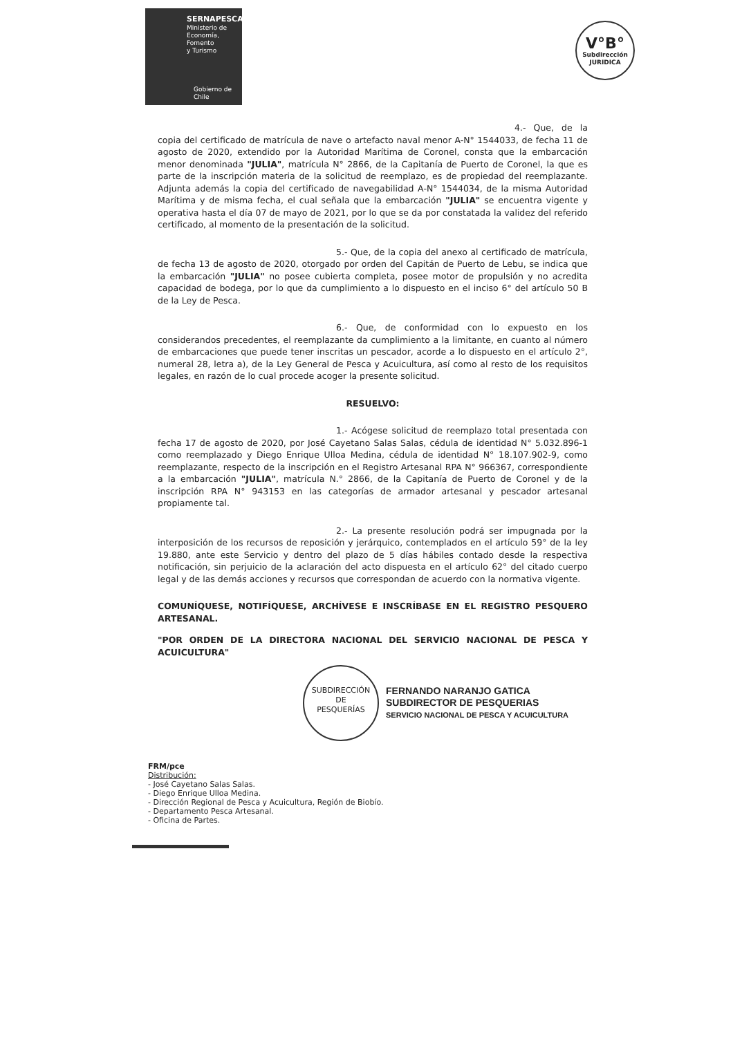SERNAPESCA
Ministerio de
Economía, Fomento
y Turismo
Gobierno de Chile
V°B°
Subdirección
JURIDICA
4.- Que, de la copia del certificado de matrícula de nave o artefacto naval menor A-N° 1544033, de fecha 11 de agosto de 2020, extendido por la Autoridad Marítima de Coronel, consta que la embarcación menor denominada "JULIA", matrícula N° 2866, de la Capitanía de Puerto de Coronel, la que es parte de la inscripción materia de la solicitud de reemplazo, es de propiedad del reemplazante. Adjunta además la copia del certificado de navegabilidad A-N° 1544034, de la misma Autoridad Marítima y de misma fecha, el cual señala que la embarcación "JULIA" se encuentra vigente y operativa hasta el día 07 de mayo de 2021, por lo que se da por constatada la validez del referido certificado, al momento de la presentación de la solicitud.
5.- Que, de la copia del anexo al certificado de matrícula, de fecha 13 de agosto de 2020, otorgado por orden del Capitán de Puerto de Lebu, se indica que la embarcación "JULIA" no posee cubierta completa, posee motor de propulsión y no acredita capacidad de bodega, por lo que da cumplimiento a lo dispuesto en el inciso 6° del artículo 50 B de la Ley de Pesca.
6.- Que, de conformidad con lo expuesto en los considerandos precedentes, el reemplazante da cumplimiento a la limitante, en cuanto al número de embarcaciones que puede tener inscritas un pescador, acorde a lo dispuesto en el artículo 2°, numeral 28, letra a), de la Ley General de Pesca y Acuicultura, así como al resto de los requisitos legales, en razón de lo cual procede acoger la presente solicitud.
RESUELVO:
1.- Acógese solicitud de reemplazo total presentada con fecha 17 de agosto de 2020, por José Cayetano Salas Salas, cédula de identidad N° 5.032.896-1 como reemplazado y Diego Enrique Ulloa Medina, cédula de identidad N° 18.107.902-9, como reemplazante, respecto de la inscripción en el Registro Artesanal RPA N° 966367, correspondiente a la embarcación "JULIA", matrícula N.° 2866, de la Capitanía de Puerto de Coronel y de la inscripción RPA N° 943153 en las categorías de armador artesanal y pescador artesanal propiamente tal.
2.- La presente resolución podrá ser impugnada por la interposición de los recursos de reposición y jerárquico, contemplados en el artículo 59° de la ley 19.880, ante este Servicio y dentro del plazo de 5 días hábiles contado desde la respectiva notificación, sin perjuicio de la aclaración del acto dispuesta en el artículo 62° del citado cuerpo legal y de las demás acciones y recursos que correspondan de acuerdo con la normativa vigente.
COMUNÍQUESE, NOTIFÍQUESE, ARCHÍVESE E INSCRÍBASE EN EL REGISTRO PESQUERO ARTESANAL.
"POR ORDEN DE LA DIRECTORA NACIONAL DEL SERVICIO NACIONAL DE PESCA Y ACUICULTURA"
SUBDIRECCIÓN
DE
PESQUERÍAS FERNANDO NARANJO GATICA
SUBDIRECTOR DE PESQUERIAS
SERVICIO NACIONAL DE PESCA Y ACUICULTURA
FRM/pce
Distribución:
- José Cayetano Salas Salas.
- Diego Enrique Ulloa Medina.
- Dirección Regional de Pesca y Acuicultura, Región de Biobío.
- Departamento Pesca Artesanal.
- Oficina de Partes.